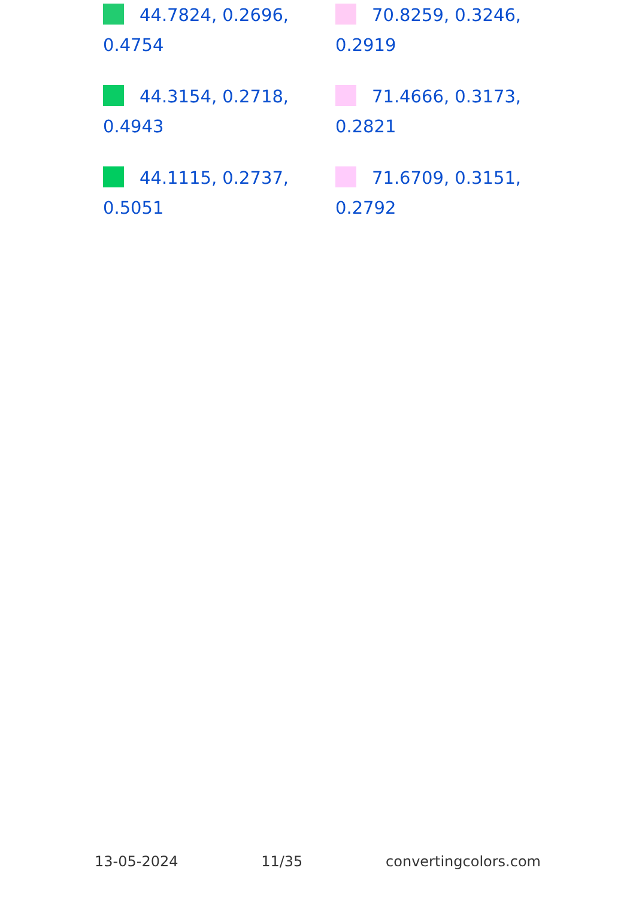44.7824, 0.2696, 0.4754
70.8259, 0.3246, 0.2919
44.3154, 0.2718, 0.4943
71.4666, 0.3173, 0.2821
44.1115, 0.2737, 0.5051
71.6709, 0.3151, 0.2792
13-05-2024 11/35 convertingcolors.com